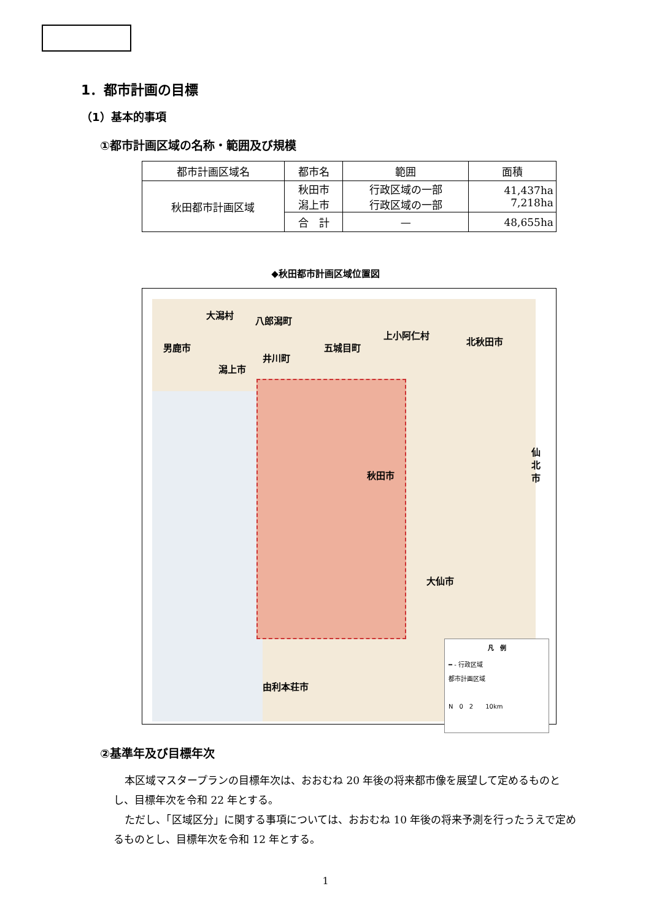1．都市計画の目標
（1）基本的事項
①都市計画区域の名称・範囲及び規模
| 都市計画区域名 | 都市名 | 範囲 | 面積 |
| --- | --- | --- | --- |
| 秋田都市計画区域 | 秋田市 潟上市 | 行政区域の一部 行政区域の一部 | 41,437ha 7,218ha |
| | 合 計 | — | 48,655ha |
◆秋田都市計画区域位置図
大潟村
八郎潟町
男鹿市
上小阿仁村
北秋田市
五城目町
井川町
潟上市
仙北市
秋田市
大仙市
由利本荘市
凡　例
━ ‐ 行政区域
都市計画区域
N　0　2　　10km
②基準年及び目標年次
本区域マスタープランの目標年次は、おおむね 20 年後の将来都市像を展望して定めるものとし、目標年次を令和 22 年とする。
ただし、「区域区分」に関する事項については、おおむね 10 年後の将来予測を行ったうえで定めるものとし、目標年次を令和 12 年とする。
1